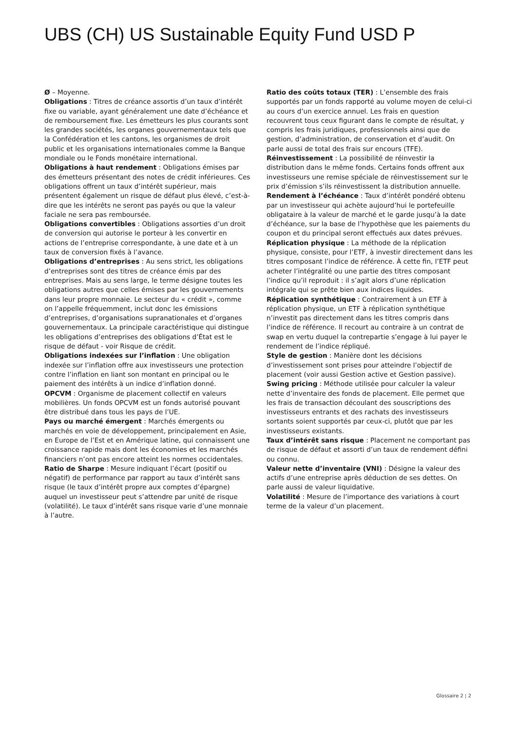UBS (CH) US Sustainable Equity Fund USD P
Ø – Moyenne.
Obligations : Titres de créance assortis d’un taux d’intérêt fixe ou variable, ayant généralement une date d’échéance et de remboursement fixe. Les émetteurs les plus courants sont les grandes sociétés, les organes gouvernementaux tels que la Confédération et les cantons, les organismes de droit public et les organisations internationales comme la Banque mondiale ou le Fonds monétaire international.
Obligations à haut rendement : Obligations émises par des émetteurs présentant des notes de crédit inférieures. Ces obligations offrent un taux d’intérêt supérieur, mais présentent également un risque de défaut plus élevé, c’est-à-dire que les intérêts ne seront pas payés ou que la valeur faciale ne sera pas remboursée.
Obligations convertibles : Obligations assorties d’un droit de conversion qui autorise le porteur à les convertir en actions de l’entreprise correspondante, à une date et à un taux de conversion fixés à l’avance.
Obligations d’entreprises : Au sens strict, les obligations d’entreprises sont des titres de créance émis par des entreprises. Mais au sens large, le terme désigne toutes les obligations autres que celles émises par les gouvernements dans leur propre monnaie. Le secteur du « crédit », comme on l’appelle fréquemment, inclut donc les émissions d’entreprises, d’organisations supranationales et d’organes gouvernementaux. La principale caractéristique qui distingue les obligations d’entreprises des obligations d’État est le risque de défaut - voir Risque de crédit.
Obligations indexées sur l’inflation : Une obligation indexée sur l’inflation offre aux investisseurs une protection contre l’inflation en liant son montant en principal ou le paiement des intérêts à un indice d’inflation donné.
OPCVM : Organisme de placement collectif en valeurs mobilières. Un fonds OPCVM est un fonds autorisé pouvant être distribué dans tous les pays de l’UE.
Pays ou marché émergent : Marchés émergents ou marchés en voie de développement, principalement en Asie, en Europe de l’Est et en Amérique latine, qui connaissent une croissance rapide mais dont les économies et les marchés financiers n’ont pas encore atteint les normes occidentales.
Ratio de Sharpe : Mesure indiquant l’écart (positif ou négatif) de performance par rapport au taux d’intérêt sans risque (le taux d’intérêt propre aux comptes d’épargne) auquel un investisseur peut s’attendre par unité de risque (volatilité). Le taux d’intérêt sans risque varie d’une monnaie à l’autre.
Ratio des coûts totaux (TER) : L’ensemble des frais supportés par un fonds rapporté au volume moyen de celui-ci au cours d’un exercice annuel. Les frais en question recouvrent tous ceux figurant dans le compte de résultat, y compris les frais juridiques, professionnels ainsi que de gestion, d’administration, de conservation et d’audit. On parle aussi de total des frais sur encours (TFE).
Réinvestissement : La possibilité de réinvestir la distribution dans le même fonds. Certains fonds offrent aux investisseurs une remise spéciale de réinvestissement sur le prix d’émission s’ils réinvestissent la distribution annuelle.
Rendement à l’échéance : Taux d’intérêt pondéré obtenu par un investisseur qui achète aujourd’hui le portefeuille obligataire à la valeur de marché et le garde jusqu’à la date d’échéance, sur la base de l’hypothèse que les paiements du coupon et du principal seront effectués aux dates prévues.
Réplication physique : La méthode de la réplication physique, consiste, pour l’ETF, à investir directement dans les titres composant l’indice de référence. À cette fin, l’ETF peut acheter l’intégralité ou une partie des titres composant l’indice qu’il reproduit : il s’agit alors d’une réplication intégrale qui se prête bien aux indices liquides.
Réplication synthétique : Contrairement à un ETF à réplication physique, un ETF à réplication synthétique n’investit pas directement dans les titres compris dans l’indice de référence. Il recourt au contraire à un contrat de swap en vertu duquel la contrepartie s’engage à lui payer le rendement de l’indice répliqué.
Style de gestion : Manière dont les décisions d’investissement sont prises pour atteindre l’objectif de placement (voir aussi Gestion active et Gestion passive).
Swing pricing : Méthode utilisée pour calculer la valeur nette d’inventaire des fonds de placement. Elle permet que les frais de transaction découlant des souscriptions des investisseurs entrants et des rachats des investisseurs sortants soient supportés par ceux-ci, plutôt que par les investisseurs existants.
Taux d’intérêt sans risque : Placement ne comportant pas de risque de défaut et assorti d’un taux de rendement défini ou connu.
Valeur nette d’inventaire (VNI) : Désigne la valeur des actifs d’une entreprise après déduction de ses dettes. On parle aussi de valeur liquidative.
Volatilité : Mesure de l’importance des variations à court terme de la valeur d’un placement.
Glossaire 2 ¦ 2